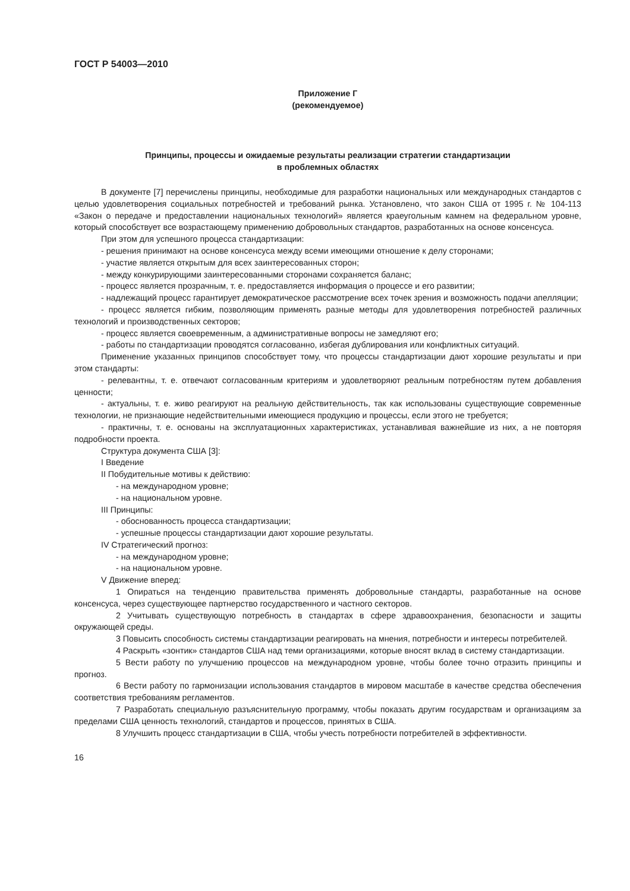ГОСТ Р 54003—2010
Приложение Г
(рекомендуемое)
Принципы, процессы и ожидаемые результаты реализации стратегии стандартизации
в проблемных областях
В документе [7] перечислены принципы, необходимые для разработки национальных или международных стандартов с целью удовлетворения социальных потребностей и требований рынка. Установлено, что закон США от 1995 г. № 104-113 «Закон о передаче и предоставлении национальных технологий» является краеугольным камнем на федеральном уровне, который способствует все возрастающему применению добровольных стандартов, разработанных на основе консенсуса.
При этом для успешного процесса стандартизации:
- решения принимают на основе консенсуса между всеми имеющими отношение к делу сторонами;
- участие является открытым для всех заинтересованных сторон;
- между конкурирующими заинтересованными сторонами сохраняется баланс;
- процесс является прозрачным, т. е. предоставляется информация о процессе и его развитии;
- надлежащий процесс гарантирует демократическое рассмотрение всех точек зрения и возможность подачи апелляции;
- процесс является гибким, позволяющим применять разные методы для удовлетворения потребностей различных технологий и производственных секторов;
- процесс является своевременным, а административные вопросы не замедляют его;
- работы по стандартизации проводятся согласованно, избегая дублирования или конфликтных ситуаций.
Применение указанных принципов способствует тому, что процессы стандартизации дают хорошие результаты и при этом стандарты:
- релевантны, т. е. отвечают согласованным критериям и удовлетворяют реальным потребностям путем добавления ценности;
- актуальны, т. е. живо реагируют на реальную действительность, так как использованы существующие современные технологии, не признающие недействительными имеющиеся продукцию и процессы, если этого не требуется;
- практичны, т. е. основаны на эксплуатационных характеристиках, устанавливая важнейшие из них, а не повторяя подробности проекта.
Структура документа США [3]:
I Введение
II Побудительные мотивы к действию:
- на международном уровне;
- на национальном уровне.
III Принципы:
- обоснованность процесса стандартизации;
- успешные процессы стандартизации дают хорошие результаты.
IV Стратегический прогноз:
- на международном уровне;
- на национальном уровне.
V Движение вперед:
1 Опираться на тенденцию правительства применять добровольные стандарты, разработанные на основе консенсуса, через существующее партнерство государственного и частного секторов.
2 Учитывать существующую потребность в стандартах в сфере здравоохранения, безопасности и защиты окружающей среды.
3 Повысить способность системы стандартизации реагировать на мнения, потребности и интересы потребителей.
4 Раскрыть «зонтик» стандартов США над теми организациями, которые вносят вклад в систему стандартизации.
5 Вести работу по улучшению процессов на международном уровне, чтобы более точно отразить принципы и прогноз.
6 Вести работу по гармонизации использования стандартов в мировом масштабе в качестве средства обеспечения соответствия требованиям регламентов.
7 Разработать специальную разъяснительную программу, чтобы показать другим государствам и организациям за пределами США ценность технологий, стандартов и процессов, принятых в США.
8 Улучшить процесс стандартизации в США, чтобы учесть потребности потребителей в эффективности.
16